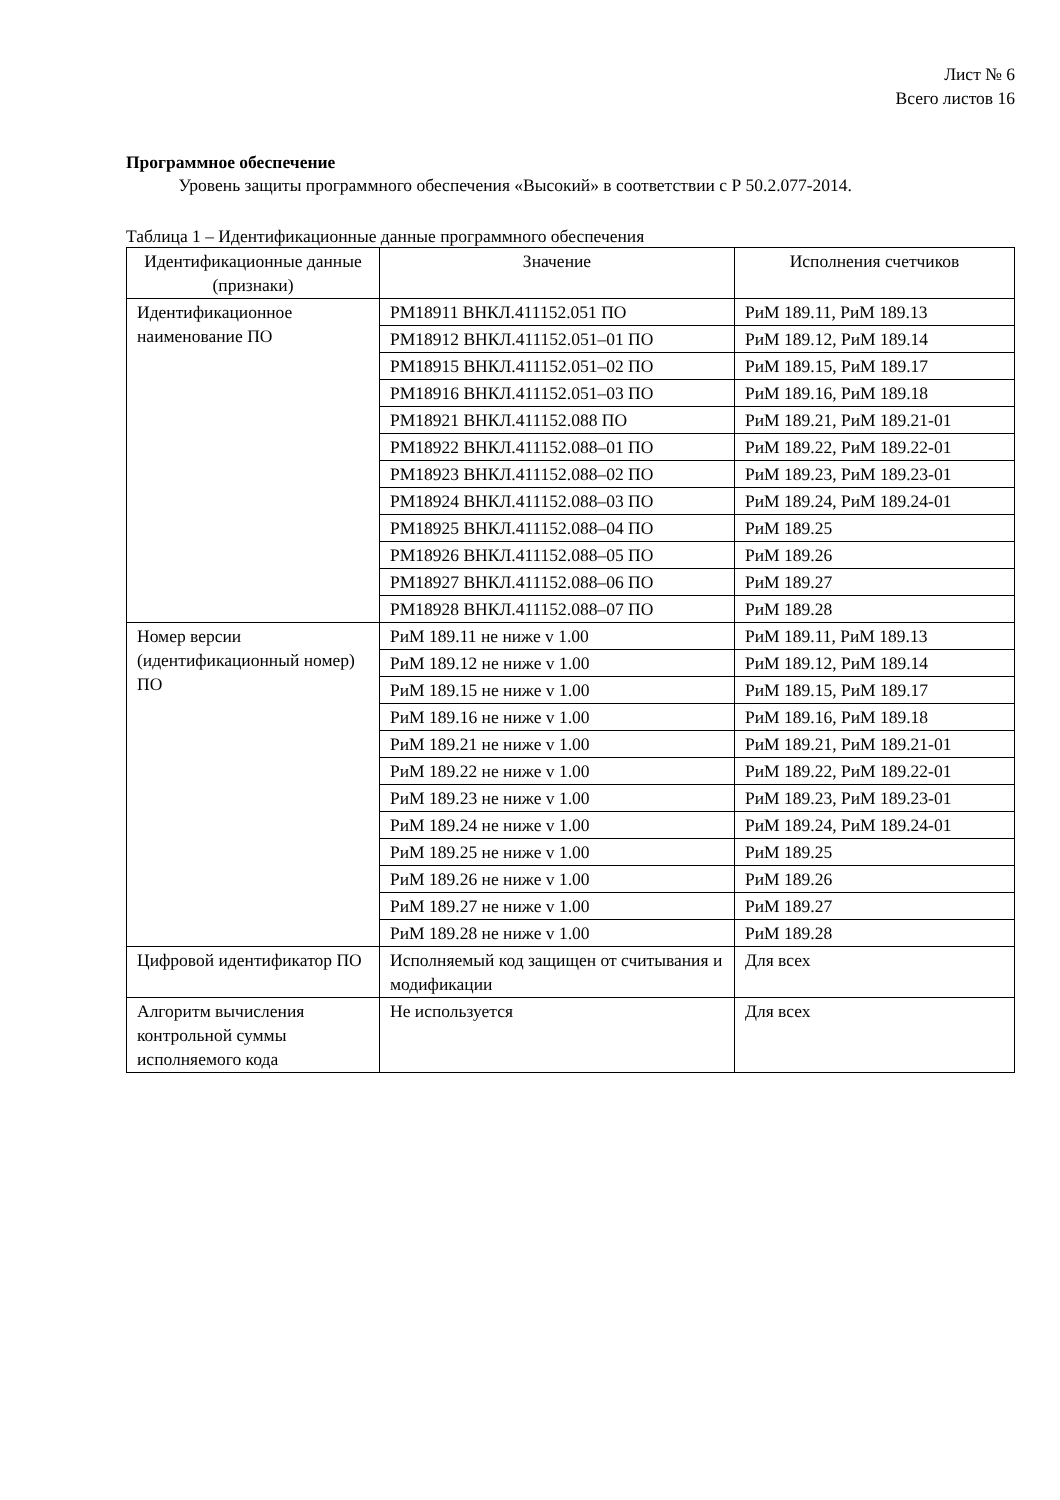Лист № 6
Всего листов 16
Программное обеспечение
   Уровень защиты программного обеспечения «Высокий» в соответствии с Р 50.2.077-2014.
Таблица 1 – Идентификационные данные программного обеспечения
| Идентификационные данные (признаки) | Значение | Исполнения счетчиков |
| --- | --- | --- |
| Идентификационное наименование ПО | РМ18911 ВНКЛ.411152.051 ПО | РиМ 189.11, РиМ 189.13 |
| | РМ18912 ВНКЛ.411152.051–01 ПО | РиМ 189.12, РиМ 189.14 |
| | РМ18915 ВНКЛ.411152.051–02 ПО | РиМ 189.15, РиМ 189.17 |
| | РМ18916 ВНКЛ.411152.051–03 ПО | РиМ 189.16, РиМ 189.18 |
| | РМ18921 ВНКЛ.411152.088 ПО | РиМ 189.21, РиМ 189.21-01 |
| | РМ18922 ВНКЛ.411152.088–01 ПО | РиМ 189.22, РиМ 189.22-01 |
| | РМ18923 ВНКЛ.411152.088–02 ПО | РиМ 189.23, РиМ 189.23-01 |
| | РМ18924 ВНКЛ.411152.088–03 ПО | РиМ 189.24, РиМ 189.24-01 |
| | РМ18925 ВНКЛ.411152.088–04 ПО | РиМ 189.25 |
| | РМ18926 ВНКЛ.411152.088–05 ПО | РиМ 189.26 |
| | РМ18927 ВНКЛ.411152.088–06 ПО | РиМ 189.27 |
| | РМ18928 ВНКЛ.411152.088–07 ПО | РиМ 189.28 |
| Номер версии (идентификационный номер) ПО | РиМ 189.11 не ниже v 1.00 | РиМ 189.11, РиМ 189.13 |
| | РиМ 189.12 не ниже v 1.00 | РиМ 189.12, РиМ 189.14 |
| | РиМ 189.15 не ниже v 1.00 | РиМ 189.15, РиМ 189.17 |
| | РиМ 189.16 не ниже v 1.00 | РиМ 189.16, РиМ 189.18 |
| | РиМ 189.21 не ниже v 1.00 | РиМ 189.21, РиМ 189.21-01 |
| | РиМ 189.22 не ниже v 1.00 | РиМ 189.22, РиМ 189.22-01 |
| | РиМ 189.23 не ниже v 1.00 | РиМ 189.23, РиМ 189.23-01 |
| | РиМ 189.24 не ниже v 1.00 | РиМ 189.24, РиМ 189.24-01 |
| | РиМ 189.25 не ниже v 1.00 | РиМ 189.25 |
| | РиМ 189.26 не ниже v 1.00 | РиМ 189.26 |
| | РиМ 189.27 не ниже v 1.00 | РиМ 189.27 |
| | РиМ 189.28 не ниже v 1.00 | РиМ 189.28 |
| Цифровой идентификатор ПО | Исполняемый код защищен от считывания и модификации | Для всех |
| Алгоритм вычисления контрольной суммы исполняемого кода | Не используется | Для всех |